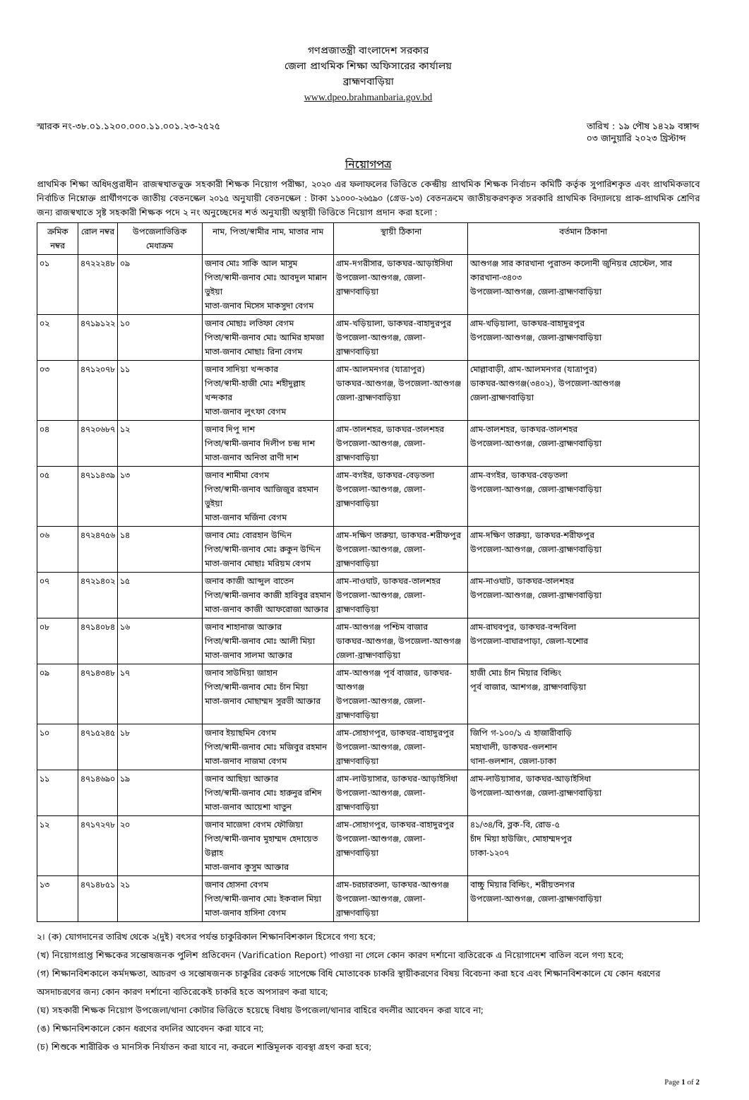গণপ্রজাতন্ত্রী বাংলাদেশ সরকার
জেলা প্রাথমিক শিক্ষা অফিসারের কার্যালয়
ব্রাহ্মণবাড়িয়া
www.dpeo.brahmanbaria.gov.bd
স্মারক নং-৩৮.০১.১২০০.০০০.১১.০০১.২৩-২৫২৫
তারিখ : ১৯ পৌষ ১৪২৯ বঙ্গাব্দ
০৩ জানুয়ারি ২০২৩ খ্রিস্টাব্দ
নিয়োগপত্র
প্রাথমিক শিক্ষা অধিদপ্তরাধীন রাজস্বখাতভুক্ত সহকারী শিক্ষক নিয়োগ পরীক্ষা, ২০২০ এর ফলাফলের ভিত্তিতে কেন্দ্রীয় প্রাথমিক শিক্ষক নির্বাচন কমিটি কর্তৃক সুপারিশকৃত এবং প্রাথমিকভাবে নির্বাচিত নিম্নোক্ত প্রার্থীগণকে জাতীয় বেতনস্কেল ২০১৫ অনুযায়ী বেতনস্কেল : টাকা ১১০০০-২৬৫৯০ (গ্রেড-১৩) বেতনক্রমে জাতীয়করণকৃত সরকারি প্রাথমিক বিদ্যালয়ে প্রাক-প্রাথমিক শ্রেণির জন্য রাজস্বখাতে সৃষ্ট সহকারী শিক্ষক পদে ২ নং অনুচ্ছেদের শর্ত অনুযায়ী অস্থায়ী ভিত্তিতে নিয়োগ প্রদান করা হলো :
| ক্রমিক নম্বর | রোল নম্বর | উপজেলাভিত্তিক মেধাক্রম | নাম, পিতা/স্বামীর নাম, মাতার নাম | স্থায়ী ঠিকানা | বর্তমান ঠিকানা |
| --- | --- | --- | --- | --- | --- |
| ০১ | ৪৭২২২৪৮ | ০৯ | জনাব মোঃ সাকি আল মাসুম পিতা/স্বামী-জনাব মোঃ আবদুল মান্নান ভুইয়া মাতা-জনাব মিসেস মাকসুদা বেগম | গ্রাম-দগরীসার, ডাকঘর-আড়াইসিধা উপজেলা-আশুগঞ্জ, জেলা-ব্রাহ্মণবাড়িয়া | আশুগঞ্জ সার কারখানা পুরাতন কলোনী জুনিয়র হোস্টেল, সার কারখানা-৩৪০৩ উপজেলা-আশুগঞ্জ, জেলা-ব্রাহ্মণবাড়িয়া |
| ০২ | ৪৭১৯১২২ | ১০ | জনাব মোছাঃ লতিফা বেগম পিতা/স্বামী-জনাব মোঃ আমির হামজা মাতা-জনাব মোছাঃ রিনা বেগম | গ্রাম-খড়িয়ালা, ডাকঘর-বাহাদুরপুর উপজেলা-আশুগঞ্জ, জেলা-ব্রাহ্মণবাড়িয়া | গ্রাম-খড়িয়ালা, ডাকঘর-বাহাদুরপুর উপজেলা-আশুগঞ্জ, জেলা-ব্রাহ্মণবাড়িয়া |
| ০৩ | ৪৭১২০৭৮ | ১১ | জনাব সাদিয়া খন্দকার পিতা/স্বামী-হাজী মোঃ শহীদুল্লাহ খন্দকার মাতা-জনাব লুৎফা বেগম | গ্রাম-আলমনগর (যাত্রাপুর) ডাকঘর-আশুগঞ্জ, উপজেলা-আশুগঞ্জ জেলা-ব্রাহ্মণবাড়িয়া | মোল্লাবাড়ী, গ্রাম-আলমনগর (যাত্রাপুর) ডাকঘর-আশুগঞ্জ(৩৪০২), উপজেলা-আশুগঞ্জ জেলা-ব্রাহ্মণবাড়িয়া |
| ০৪ | ৪৭২০৬৮৭ | ১২ | জনাব দিপু দাশ পিতা/স্বামী-জনাব দিলীপ চন্দ্র দাশ মাতা-জনাব অনিতা রাণী দাশ | গ্রাম-তালশহর, ডাকঘর-তালশহর উপজেলা-আশুগঞ্জ, জেলা-ব্রাহ্মণবাড়িয়া | গ্রাম-তালশহর, ডাকঘর-তালশহর উপজেলা-আশুগঞ্জ, জেলা-ব্রাহ্মণবাড়িয়া |
| ০৫ | ৪৭১১৪৩৯ | ১৩ | জনাব শামীমা বেগম পিতা/স্বামী-জনাব আজিজুর রহমান ভুইয়া মাতা-জনাব মর্জিনা বেগম | গ্রাম-বগইর, ডাকঘর-বেড়তলা উপজেলা-আশুগঞ্জ, জেলা-ব্রাহ্মণবাড়িয়া | গ্রাম-বগইর, ডাকঘর-বেড়তলা উপজেলা-আশুগঞ্জ, জেলা-ব্রাহ্মণবাড়িয়া |
| ০৬ | ৪৭২৪৭৫৬ | ১৪ | জনাব মোঃ বোরহান উদ্দিন পিতা/স্বামী-জনাব মোঃ রুকুন উদ্দিন মাতা-জনাব মোছাঃ মরিয়ম বেগম | গ্রাম-দক্ষিণ তারুয়া, ডাকঘর-শরীফপুর উপজেলা-আশুগঞ্জ, জেলা-ব্রাহ্মণবাড়িয়া | গ্রাম-দক্ষিণ তারুয়া, ডাকঘর-শরীফপুর উপজেলা-আশুগঞ্জ, জেলা-ব্রাহ্মণবাড়িয়া |
| ০৭ | ৪৭২১৪০২ | ১৫ | জনাব কাজী আব্দুল বাতেন পিতা/স্বামী-জনাব কাজী হাবিবুর রহমান মাতা-জনাব কাজী আফরোজা আক্তার | গ্রাম-নাওঘাট, ডাকঘর-তালশহর উপজেলা-আশুগঞ্জ, জেলা-ব্রাহ্মণবাড়িয়া | গ্রাম-নাওঘাট, ডাকঘর-তালশহর উপজেলা-আশুগঞ্জ, জেলা-ব্রাহ্মণবাড়িয়া |
| ০৮ | ৪৭১৪০৮৪ | ১৬ | জনাব শাহানাজ আক্তার পিতা/স্বামী-জনাব মোঃ আলী মিয়া মাতা-জনাব সালমা আক্তার | গ্রাম-আশুগঞ্জ পশ্চিম বাজার ডাকঘর-আশুগঞ্জ, উপজেলা-আশুগঞ্জ জেলা-ব্রাহ্মণবাড়িয়া | গ্রাম-রাঘবপুর, ডাকঘর-বন্দবিলা উপজেলা-বাঘারপাড়া, জেলা-যশোর |
| ০৯ | ৪৭১৪৩৪৮ | ১৭ | জনাব সাউদিয়া জাহান পিতা/স্বামী-জনাব মোঃ চাঁন মিয়া মাতা-জনাব মোছাম্মদ সুরভী আক্তার | গ্রাম-আশুগঞ্জ পূর্ব বাজার, ডাকঘর-আশুগঞ্জ উপজেলা-আশুগঞ্জ, জেলা-ব্রাহ্মণবাড়িয়া | হাজী মোঃ চাঁন মিয়ার বিল্ডিং পূর্ব বাজার, আশগঞ্জ, ব্রাহ্মণবাড়িয়া |
| ১০ | ৪৭১৫২৪৫ | ১৮ | জনাব ইয়াছমিন বেগম পিতা/স্বামী-জনাব মোঃ মজিবুর রহমান মাতা-জনাব নাজমা বেগম | গ্রাম-সোহাগপুর, ডাকঘর-বাহাদুরপুর উপজেলা-আশুগঞ্জ, জেলা-ব্রাহ্মণবাড়িয়া | জিপি গ-১০০/১ এ হাজারীবাড়ি মহাখালী, ডাকঘর-গুলশান থানা-গুলশান, জেলা-ঢাকা |
| ১১ | ৪৭১৪৬৯০ | ১৯ | জনাব আছিয়া আক্তার পিতা/স্বামী-জনাব মোঃ হারুনুর রশিদ মাতা-জনাব আয়েশা খাতুন | গ্রাম-লাউয়াসার, ডাকঘর-আড়াইসিধা উপজেলা-আশুগঞ্জ, জেলা-ব্রাহ্মণবাড়িয়া | গ্রাম-লাউয়াসার, ডাকঘর-আড়াইসিধা উপজেলা-আশুগঞ্জ, জেলা-ব্রাহ্মণবাড়িয়া |
| ১২ | ৪৭১৭২৭৮ | ২০ | জনাব মাজেদা বেগম ফৌজিয়া পিতা/স্বামী-জনাব মুহাম্মদ হেদায়েত উল্লাহ মাতা-জনাব কুসুম আক্তার | গ্রাম-সোহাগপুর, ডাকঘর-বাহাদুরপুর উপজেলা-আশুগঞ্জ, জেলা-ব্রাহ্মণবাড়িয়া | ৪১/৩৪/বি, ব্লক-বি, রোড-৫ চাঁদ মিয়া হাউজিং, মোহাম্মদপুর ঢাকা-১২০৭ |
| ১৩ | ৪৭১৪৮৫১ | ২১ | জনাব হোসনা বেগম পিতা/স্বামী-জনাব মোঃ ইকবাল মিয়া মাতা-জনাব হাসিনা বেগম | গ্রাম-চরচারতলা, ডাকঘর-আশুগঞ্জ উপজেলা-আশুগঞ্জ, জেলা-ব্রাহ্মণবাড়িয়া | বাচ্চু মিয়ার বিল্ডিং, শরীয়তনগর উপজেলা-আশুগঞ্জ, জেলা-ব্রাহ্মণবাড়িয়া |
২। (ক) যোগদানের তারিখ থেকে ২(দুই) বৎসর পর্যন্ত চাকুরিকাল শিক্ষানবিশকাল হিসেবে গণ্য হবে;
(খ) নিয়োগপ্রাপ্ত শিক্ষকের সন্তোষজনক পুলিশ প্রতিবেদন (Varification Report) পাওয়া না গেলে কোন কারণ দর্শানো ব্যতিরেকে এ নিয়োগাদেশ বাতিল বলে গণ্য হবে;
(গ) শিক্ষানবিশকালে কর্মদক্ষতা, আচরণ ও সন্তোষজনক চাকুরির রেকর্ড সাপেক্ষে বিধি মোতাবেক চাকরি স্থায়ীকরণের বিষয় বিবেচনা করা হবে এবং শিক্ষানবিশকালে যে কোন ধরণের অসদাচরণের জন্য কোন কারণ দর্শানো ব্যতিরেকেই চাকরি হতে অপসারণ করা যাবে;
(ঘ) সহকারী শিক্ষক নিয়োগ উপজেলা/থানা কোটার ভিত্তিতে হয়েছে বিধায় উপজেলা/থানার বাহিরে বদলীর আবেদন করা যাবে না;
(ঙ) শিক্ষানবিশকালে কোন ধরণের বদলির আবেদন করা যাবে না;
(চ) শিশুকে শারীরিক ও মানসিক নির্যাতন করা যাবে না, করলে শাস্তিমূলক ব্যবস্থা গ্রহণ করা হবে;
Page 1 of 2